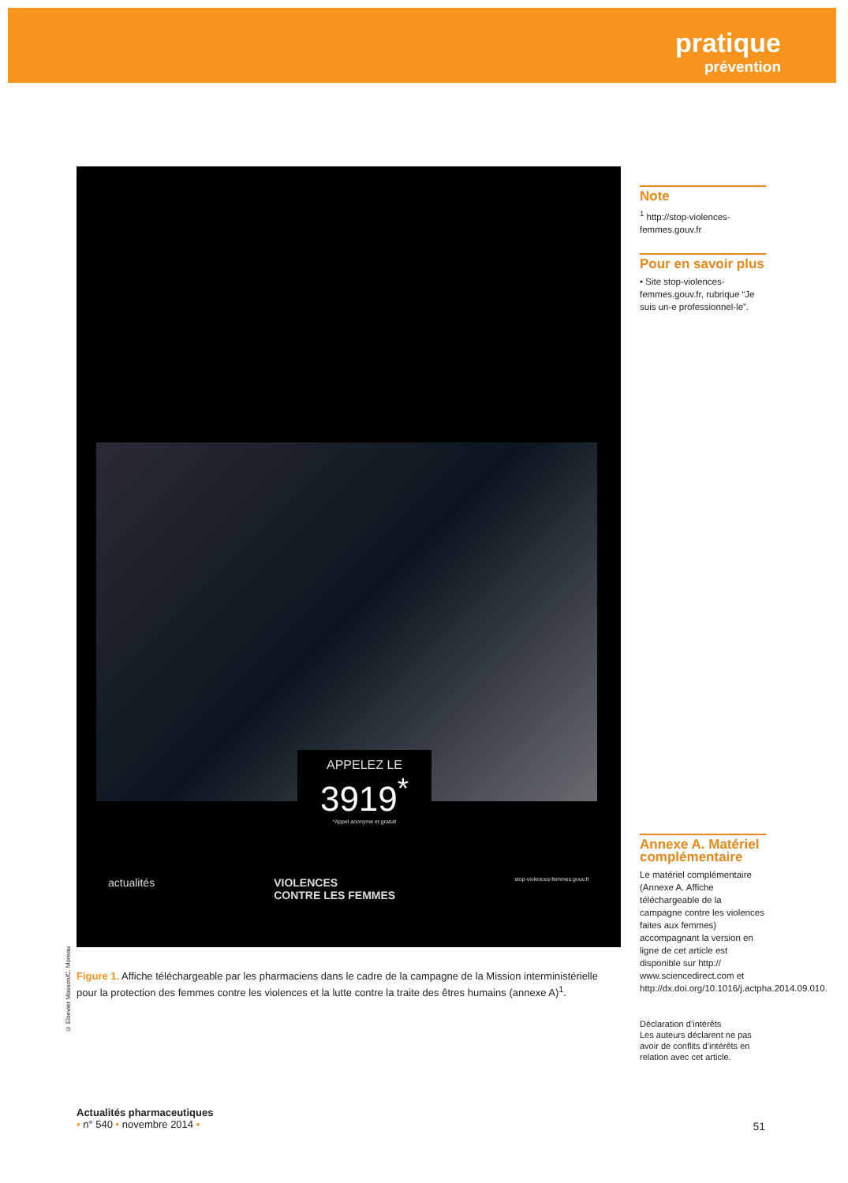pratique
prévention
APPELEZ LE
3919<sup>*</sup>
*Appel anonyme et gratuit
actualités VIOLENCES
CONTRE LES FEMMES stop-violences-femmes.gouv.fr
Figure 1. Affiche téléchargeable par les pharmaciens dans le cadre de la campagne de la Mission interministérielle pour la protection des femmes contre les violences et la lutte contre la traite des êtres humains (annexe A)<sup>1</sup>.
© Elsevier Masson/C. Moreau
Note
<sup>1</sup> http://stop-violences-femmes.gouv.fr
Pour en savoir plus
• Site stop-violences-femmes.gouv.fr, rubrique “Je suis un-e professionnel-le”.
Annexe A. Matériel complémentaire
Le matériel complémentaire (Annexe A. Affiche téléchargeable de la campagne contre les violences faites aux femmes) accompagnant la version en ligne de cet article est disponible sur http:// www.sciencedirect.com et http://dx.doi.org/10.1016/j.actpha.2014.09.010.
Déclaration d’intérêts
Les auteurs déclarent ne pas avoir de conflits d’intérêts en relation avec cet article.
Actualités pharmaceutiques
• n° 540 • novembre 2014 •
51